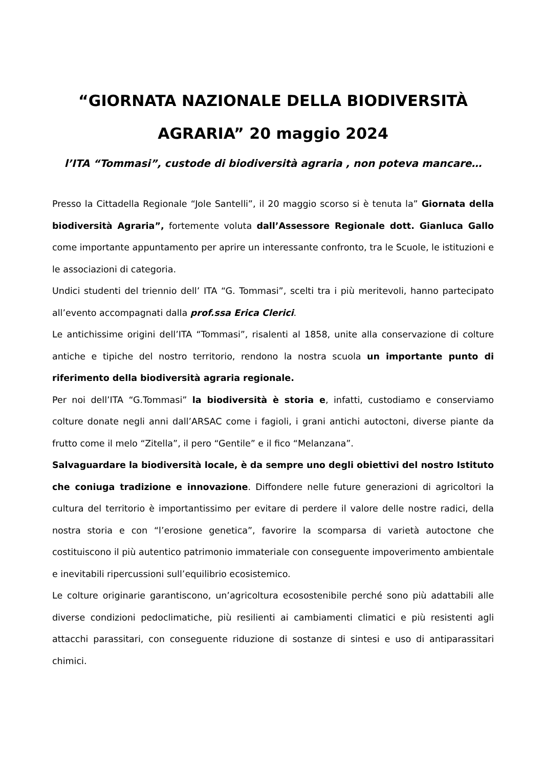“GIORNATA NAZIONALE DELLA BIODIVERSITÀ AGRARIA” 20 maggio 2024
l’ITA “Tommasi”, custode di biodiversità agraria , non poteva mancare…
Presso la Cittadella Regionale “Jole Santelli”, il 20 maggio scorso si è tenuta la” Giornata della biodiversità Agraria”, fortemente voluta dall’Assessore Regionale dott. Gianluca Gallo come importante appuntamento per aprire un interessante confronto, tra le Scuole, le istituzioni e le associazioni di categoria.
Undici studenti del triennio dell’ ITA “G. Tommasi”, scelti tra i più meritevoli, hanno partecipato all’evento accompagnati dalla prof.ssa Erica Clerici.
Le antichissime origini dell’ITA “Tommasi”, risalenti al 1858, unite alla conservazione di colture antiche e tipiche del nostro territorio, rendono la nostra scuola un importante punto di riferimento della biodiversità agraria regionale.
Per noi dell’ITA “G.Tommasi” la biodiversità è storia e, infatti, custodiamo e conserviamo colture donate negli anni dall’ARSAC come i fagioli, i grani antichi autoctoni, diverse piante da frutto come il melo “Zitella”, il pero “Gentile” e il fico “Melanzana”.
Salvaguardare la biodiversità locale, è da sempre uno degli obiettivi del nostro Istituto che coniuga tradizione e innovazione. Diffondere nelle future generazioni di agricoltori la cultura del territorio è importantissimo per evitare di perdere il valore delle nostre radici, della nostra storia e con “l’erosione genetica”, favorire la scomparsa di varietà autoctone che costituiscono il più autentico patrimonio immateriale con conseguente impoverimento ambientale e inevitabili ripercussioni sull’equilibrio ecosistemico.
Le colture originarie garantiscono, un’agricoltura ecosostenibile perché sono più adattabili alle diverse condizioni pedoclimatiche, più resilienti ai cambiamenti climatici e più resistenti agli attacchi parassitari, con conseguente riduzione di sostanze di sintesi e uso di antiparassitari chimici.